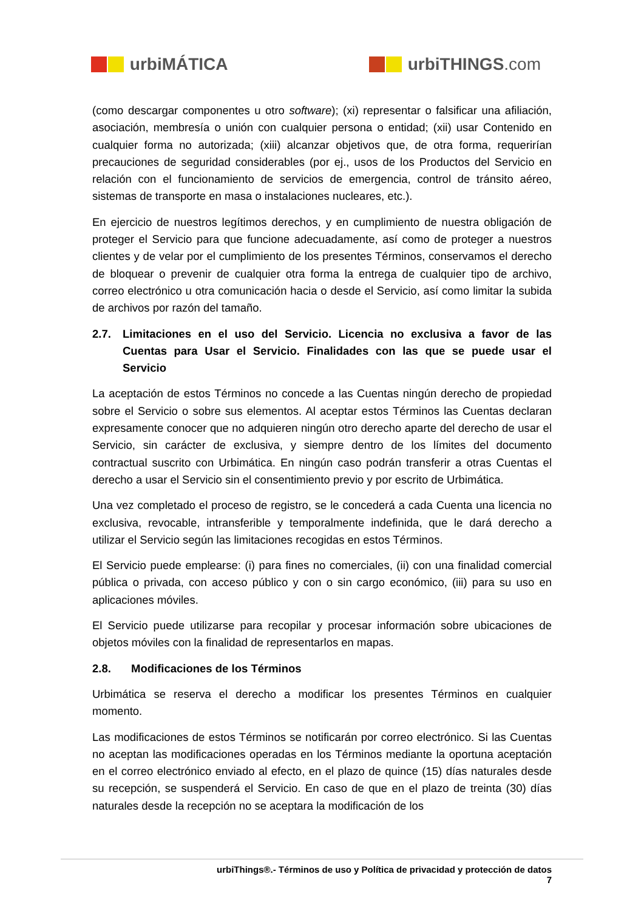urbiMÁTICA urbiTHINGS.com
(como descargar componentes u otro software); (xi) representar o falsificar una afiliación, asociación, membresía o unión con cualquier persona o entidad; (xii) usar Contenido en cualquier forma no autorizada; (xiii) alcanzar objetivos que, de otra forma, requerirían precauciones de seguridad considerables (por ej., usos de los Productos del Servicio en relación con el funcionamiento de servicios de emergencia, control de tránsito aéreo, sistemas de transporte en masa o instalaciones nucleares, etc.).
En ejercicio de nuestros legítimos derechos, y en cumplimiento de nuestra obligación de proteger el Servicio para que funcione adecuadamente, así como de proteger a nuestros clientes y de velar por el cumplimiento de los presentes Términos, conservamos el derecho de bloquear o prevenir de cualquier otra forma la entrega de cualquier tipo de archivo, correo electrónico u otra comunicación hacia o desde el Servicio, así como limitar la subida de archivos por razón del tamaño.
2.7. Limitaciones en el uso del Servicio. Licencia no exclusiva a favor de las Cuentas para Usar el Servicio. Finalidades con las que se puede usar el Servicio
La aceptación de estos Términos no concede a las Cuentas ningún derecho de propiedad sobre el Servicio o sobre sus elementos. Al aceptar estos Términos las Cuentas declaran expresamente conocer que no adquieren ningún otro derecho aparte del derecho de usar el Servicio, sin carácter de exclusiva, y siempre dentro de los límites del documento contractual suscrito con Urbimática. En ningún caso podrán transferir a otras Cuentas el derecho a usar el Servicio sin el consentimiento previo y por escrito de Urbimática.
Una vez completado el proceso de registro, se le concederá a cada Cuenta una licencia no exclusiva, revocable, intransferible y temporalmente indefinida, que le dará derecho a utilizar el Servicio según las limitaciones recogidas en estos Términos.
El Servicio puede emplearse: (i) para fines no comerciales, (ii) con una finalidad comercial pública o privada, con acceso público y con o sin cargo económico, (iii) para su uso en aplicaciones móviles.
El Servicio puede utilizarse para recopilar y procesar información sobre ubicaciones de objetos móviles con la finalidad de representarlos en mapas.
2.8. Modificaciones de los Términos
Urbimática se reserva el derecho a modificar los presentes Términos en cualquier momento.
Las modificaciones de estos Términos se notificarán por correo electrónico. Si las Cuentas no aceptan las modificaciones operadas en los Términos mediante la oportuna aceptación en el correo electrónico enviado al efecto, en el plazo de quince (15) días naturales desde su recepción, se suspenderá el Servicio. En caso de que en el plazo de treinta (30) días naturales desde la recepción no se aceptara la modificación de los
urbiThings®.- Términos de uso y Política de privacidad y protección de datos
7